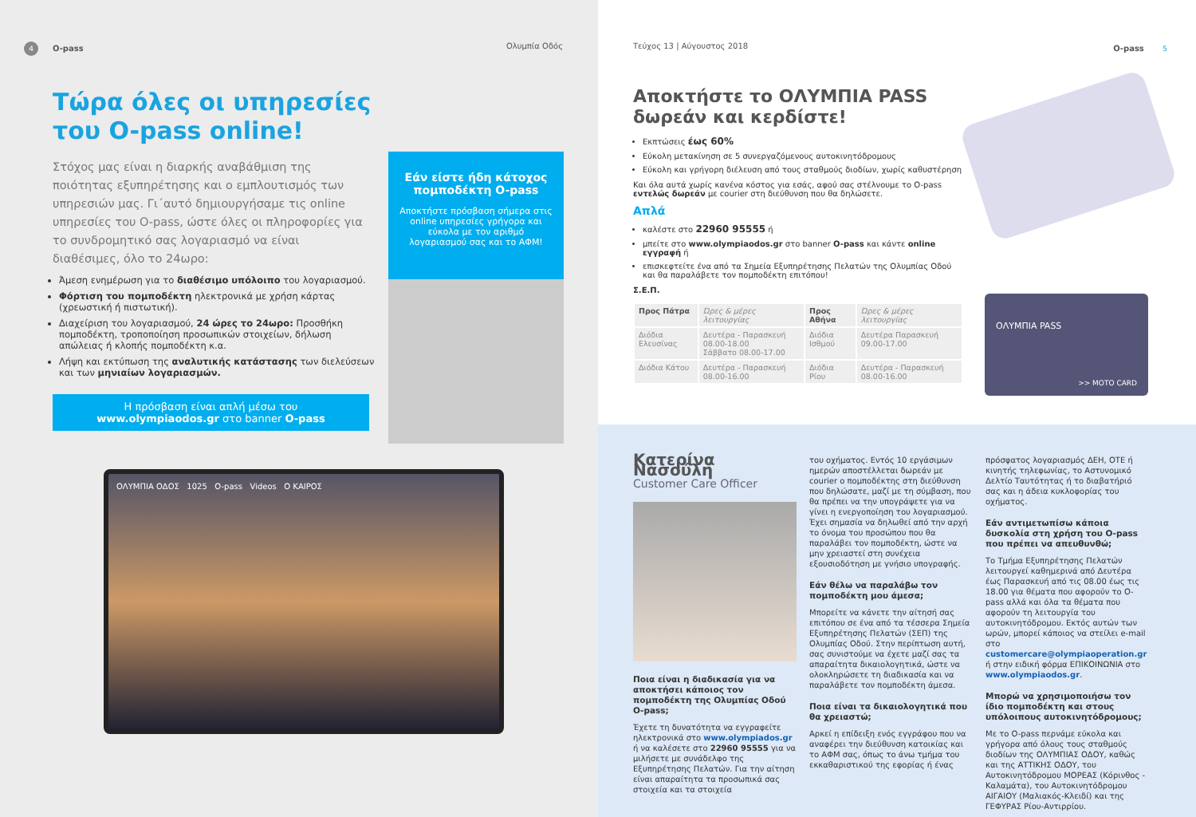4 O-pass Ολυμπία Οδός
Τώρα όλες οι υπηρεσίες
του O-pass online!
Στόχος μας είναι η διαρκής αναβάθμιση της ποιότητας εξυπηρέτησης και ο εμπλουτισμός των υπηρεσιών μας. Γι΄αυτό δημιουργήσαμε τις online υπηρεσίες του O-pass, ώστε όλες οι πληροφορίες για το συνδρομητικό σας λογαριασμό να είναι διαθέσιμες, όλο το 24ωρο:
Άμεση ενημέρωση για το διαθέσιμο υπόλοιπο του λογαριασμού.
Φόρτιση του πομποδέκτη ηλεκτρονικά με χρήση κάρτας (χρεωστική ή πιστωτική).
Διαχείριση του λογαριασμού, 24 ώρες το 24ωρο: Προσθήκη πομποδέκτη, τροποποίηση προσωπικών στοιχείων, δήλωση απώλειας ή κλοπής πομποδέκτη κ.α.
Λήψη και εκτύπωση της αναλυτικής κατάστασης των διελεύσεων και των μηνιαίων λογαριασμών.
Η πρόσβαση είναι απλή μέσω του
www.olympiaodos.gr στο banner O-pass
Εάν είστε ήδη κάτοχος πομποδέκτη O-pass
Αποκτήστε πρόσβαση σήμερα στις online υπηρεσίες γρήγορα και εύκολα με τον αριθμό λογαριασμού σας και το ΑΦΜ!
ΟΛΥΜΠΙΑ ΟΔΟΣ 1025 O-pass Videos Ο ΚΑΙΡΟΣ
Τεύχος 13 | Αύγουστος 2018 O-pass 5
Αποκτήστε το ΟΛΥΜΠΙΑ PASS δωρεάν και κερδίστε!
Εκπτώσεις έως 60%
Εύκολη μετακίνηση σε 5 συνεργαζόμενους αυτοκινητόδρομους
Εύκολη και γρήγορη διέλευση από τους σταθμούς διοδίων, χωρίς καθυστέρηση
Και όλα αυτά χωρίς κανένα κόστος για εσάς, αφού σας στέλνουμε το O-pass εντελώς δωρεάν με courier στη διεύθυνση που θα δηλώσετε.
Απλά
καλέστε στο 22960 95555 ή
μπείτε στο www.olympiaodos.gr στο banner O-pass και κάντε online εγγραφή ή
επισκεφτείτε ένα από τα Σημεία Εξυπηρέτησης Πελατών της Ολυμπίας Οδού και θα παραλάβετε τον πομποδέκτη επιτόπου!
Σ.Ε.Π.
| Προς Πάτρα | Ώρες & μέρες λειτουργίας | Προς Αθήνα | Ώρες & μέρες λειτουργίας |
| Διόδια Ελευσίνας | Δευτέρα - Παρασκευή 08.00-18.00 Σάββατο 08.00-17.00 | Διόδια Ισθμού | Δευτέρα Παρασκευή 09.00-17.00 |
| Διόδια Κάτου | Δευτέρα - Παρασκευή 08.00-16.00 | Διόδια Ρίου | Δευτέρα - Παρασκευή 08.00-16.00 |
ΟΛΥΜΠΙΑ PASS
>> MOTO CARD
Κατερίνα Νασούλη
Customer Care Officer
Ποια είναι η διαδικασία για να αποκτήσει κάποιος τον πομποδέκτη της Ολυμπίας Οδού O-pass;
Έχετε τη δυνατότητα να εγγραφείτε ηλεκτρονικά στο www.olympiados.gr ή να καλέσετε στο 22960 95555 για να μιλήσετε με συνάδελφο της Εξυπηρέτησης Πελατών. Για την αίτηση είναι απαραίτητα τα προσωπικά σας στοιχεία και τα στοιχεία
του οχήματος. Εντός 10 εργάσιμων ημερών αποστέλλεται δωρεάν με courier ο πομποδέκτης στη διεύθυνση που δηλώσατε, μαζί με τη σύμβαση, που θα πρέπει να την υπογράψετε για να γίνει η ενεργοποίηση του λογαριασμού. Έχει σημασία να δηλωθεί από την αρχή το όνομα του προσώπου που θα παραλάβει τον πομποδέκτη, ώστε να μην χρειαστεί στη συνέχεια εξουσιοδότηση με γνήσιο υπογραφής.
Εάν θέλω να παραλάβω τον πομποδέκτη μου άμεσα;
Μπορείτε να κάνετε την αίτησή σας επιτόπου σε ένα από τα τέσσερα Σημεία Εξυπηρέτησης Πελατών (ΣΕΠ) της Ολυμπίας Οδού. Στην περίπτωση αυτή, σας συνιστούμε να έχετε μαζί σας τα απαραίτητα δικαιολογητικά, ώστε να ολοκληρώσετε τη διαδικασία και να παραλάβετε τον πομποδέκτη άμεσα.
Ποια είναι τα δικαιολογητικά που θα χρειαστώ;
Αρκεί η επίδειξη ενός εγγράφου που να αναφέρει την διεύθυνση κατοικίας και το ΑΦΜ σας, όπως το άνω τμήμα του εκκαθαριστικού της εφορίας ή ένας
πρόσφατος λογαριασμός ΔΕΗ, ΟΤΕ ή κινητής τηλεφωνίας, το Αστυνομικό Δελτίο Ταυτότητας ή το διαβατήριό σας και η άδεια κυκλοφορίας του οχήματος.
Εάν αντιμετωπίσω κάποια δυσκολία στη χρήση του O-pass που πρέπει να απευθυνθώ;
Το Τμήμα Εξυπηρέτησης Πελατών λειτουργεί καθημερινά από Δευτέρα έως Παρασκευή από τις 08.00 έως τις 18.00 για θέματα που αφορούν το O-pass αλλά και όλα τα θέματα που αφορούν τη λειτουργία του αυτοκινητόδρομου. Εκτός αυτών των ωρών, μπορεί κάποιος να στείλει e-mail στο customercare@olympiaoperation.gr ή στην ειδική φόρμα ΕΠΙΚΟΙΝΩΝΙΑ στο www.olympiaodos.gr.
Μπορώ να χρησιμοποιήσω τον ίδιο πομποδέκτη και στους υπόλοιπους αυτοκινητόδρομους;
Με το O-pass περνάμε εύκολα και γρήγορα από όλους τους σταθμούς διοδίων της ΟΛΥΜΠΙΑΣ ΟΔΟΥ, καθώς και της ΑΤΤΙΚΗΣ ΟΔΟΥ, του Αυτοκινητόδρομου ΜΟΡΕΑΣ (Κόρινθος - Καλαμάτα), του Αυτοκινητόδρομου ΑΙΓΑΙΟΥ (Μαλιακός-Κλειδί) και της ΓΕΦΥΡΑΣ Ρίου-Αντιρρίου.